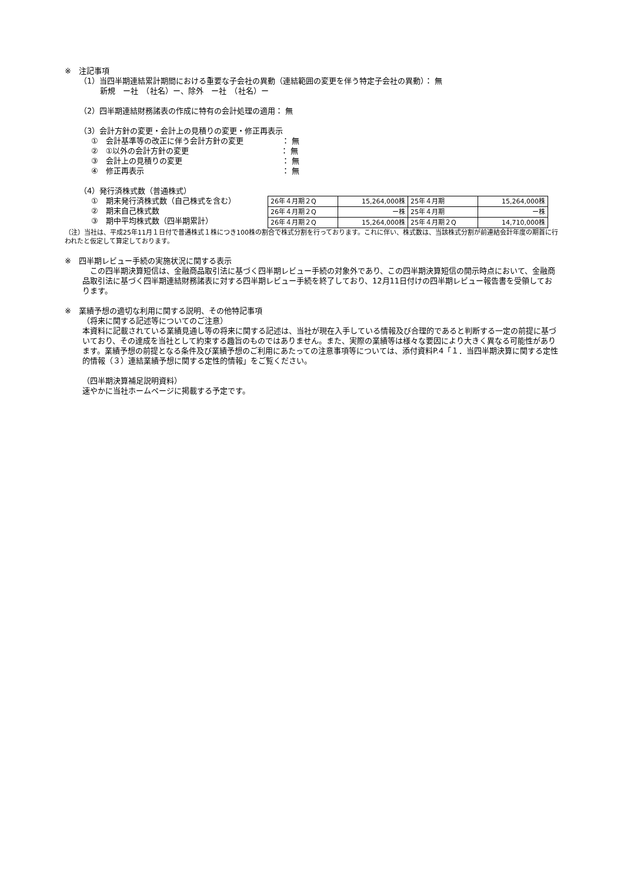※　注記事項
（1）当四半期連結累計期間における重要な子会社の異動（連結範囲の変更を伴う特定子会社の異動）： 無
新規　ー社　（社名）ー、除外　ー社　（社名）ー
（2）四半期連結財務諸表の作成に特有の会計処理の適用： 無
（3）会計方針の変更・会計上の見積りの変更・修正再表示
①　会計基準等の改正に伴う会計方針の変更　　　　　： 無
②　①以外の会計方針の変更　　　　　　　　　　　　： 無
③　会計上の見積りの変更　　　　　　　　　　　　　： 無
④　修正再表示　　　　　　　　　　　　　　　　　　： 無
（4）発行済株式数（普通株式）
①　期末発行済株式数（自己株式を含む）
②　期末自己株式数
③　期中平均株式数（四半期累計）
| 26年４月期２Q | 15,264,000株 | 25年４月期 | 15,264,000株 |
| 26年４月期２Q | ー株 | 25年４月期 | ー株 |
| 26年４月期２Q | 15,264,000株 | 25年４月期２Q | 14,710,000株 |
（注）当社は、平成25年11月１日付で普通株式１株につき100株の割合で株式分割を行っております。これに伴い、株式数は、当該株式分割が前連結会計年度の期首に行われたと仮定して算定しております。
※　四半期レビュー手続の実施状況に関する表示
　この四半期決算短信は、金融商品取引法に基づく四半期レビュー手続の対象外であり、この四半期決算短信の開示時点において、金融商品取引法に基づく四半期連結財務諸表に対する四半期レビュー手続を終了しており、12月11日付けの四半期レビュー報告書を受領しております。
※　業績予想の適切な利用に関する説明、その他特記事項
（将来に関する記述等についてのご注意）
本資料に記載されている業績見通し等の将来に関する記述は、当社が現在入手している情報及び合理的であると判断する一定の前提に基づいており、その達成を当社として約束する趣旨のものではありません。また、実際の業績等は様々な要因により大きく異なる可能性があります。業績予想の前提となる条件及び業績予想のご利用にあたっての注意事項等については、添付資料P.4「１．当四半期決算に関する定性的情報（３）連結業績予想に関する定性的情報」をご覧ください。
（四半期決算補足説明資料）
速やかに当社ホームページに掲載する予定です。